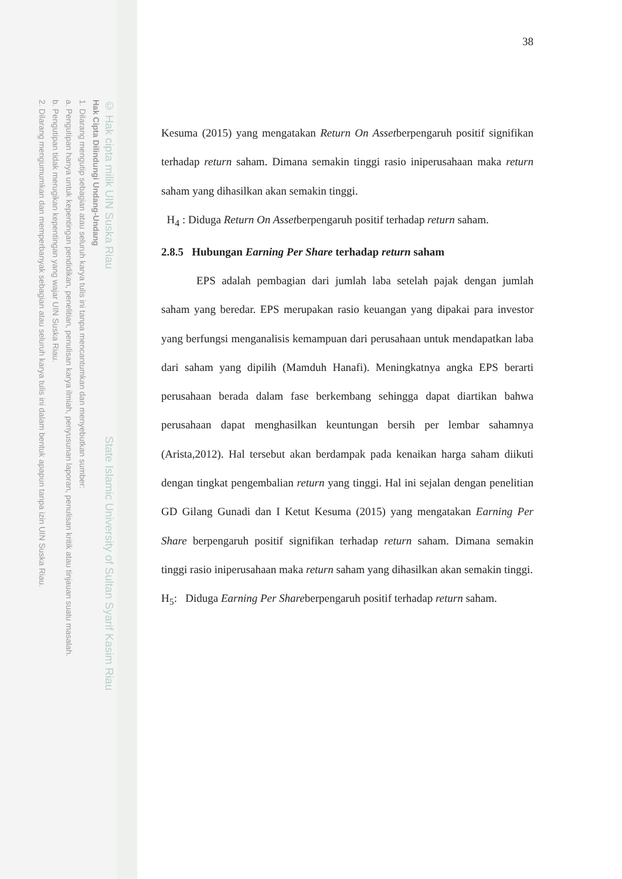© Hak cipta milik UIN Suska Riau State Islamic University of Sultan Syarif Kasim Riau
Hak Cipta Dilindungi Undang-Undang
1. Dilarang mengutip sebagian atau seluruh karya tulis ini tanpa mencantumkan dan menyebutkan sumber:
a. Pengutipan hanya untuk kepentingan pendidikan, penelitian, penulisan karya ilmiah, penyusunan laporan, penulisan kritik atau tinjauan suatu masalah.
b. Pengutipan tidak merugikan kepentingan yang wajar UIN Suska Riau.
2. Dilarang mengumumkan dan memperbanyak sebagian atau seluruh karya tulis ini dalam bentuk apapun tanpa izin UIN Suska Riau.
38
Kesuma (2015) yang mengatakan Return On Assetberpengaruh positif signifikan terhadap return saham. Dimana semakin tinggi rasio iniperusahaan maka return saham yang dihasilkan akan semakin tinggi.
H<sub>4</sub> : Diduga Return On Assetberpengaruh positif terhadap return saham.
2.8.5 Hubungan Earning Per Share terhadap return saham
EPS adalah pembagian dari jumlah laba setelah pajak dengan jumlah saham yang beredar. EPS merupakan rasio keuangan yang dipakai para investor yang berfungsi menganalisis kemampuan dari perusahaan untuk mendapatkan laba dari saham yang dipilih (Mamduh Hanafi). Meningkatnya angka EPS berarti perusahaan berada dalam fase berkembang sehingga dapat diartikan bahwa perusahaan dapat menghasilkan keuntungan bersih per lembar sahamnya (Arista,2012). Hal tersebut akan berdampak pada kenaikan harga saham diikuti dengan tingkat pengembalian return yang tinggi. Hal ini sejalan dengan penelitian GD Gilang Gunadi dan I Ketut Kesuma (2015) yang mengatakan Earning Per Share berpengaruh positif signifikan terhadap return saham. Dimana semakin tinggi rasio iniperusahaan maka return saham yang dihasilkan akan semakin tinggi.
H<sub>5</sub>: Diduga Earning Per Shareberpengaruh positif terhadap return saham.